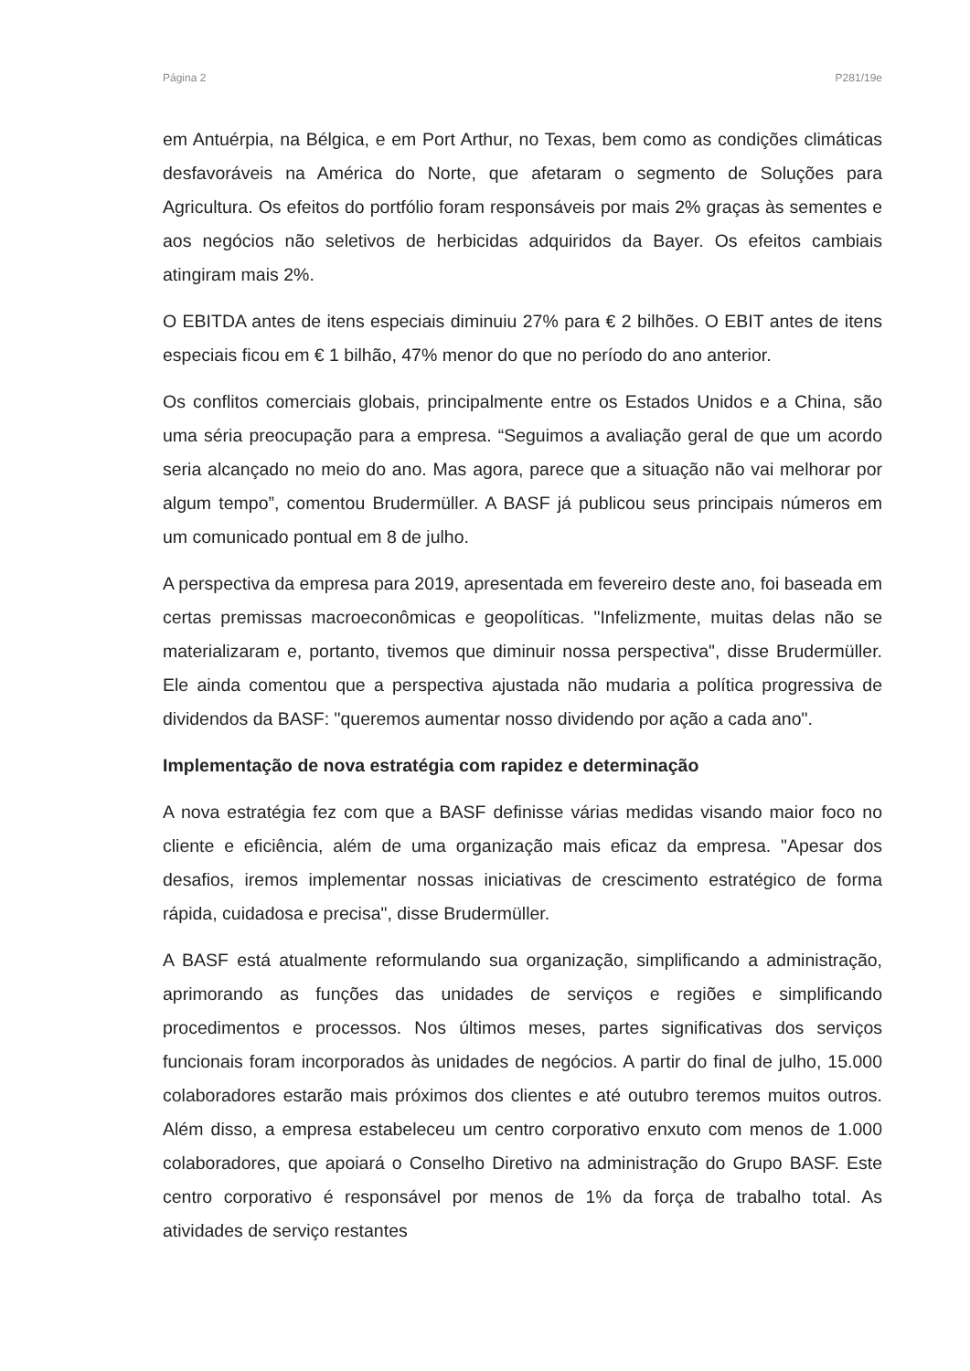Página 2 P281/19e
em Antuérpia, na Bélgica, e em Port Arthur, no Texas, bem como as condições climáticas desfavoráveis na América do Norte, que afetaram o segmento de Soluções para Agricultura. Os efeitos do portfólio foram responsáveis por mais 2% graças às sementes e aos negócios não seletivos de herbicidas adquiridos da Bayer. Os efeitos cambiais atingiram mais 2%.
O EBITDA antes de itens especiais diminuiu 27% para € 2 bilhões. O EBIT antes de itens especiais ficou em € 1 bilhão, 47% menor do que no período do ano anterior.
Os conflitos comerciais globais, principalmente entre os Estados Unidos e a China, são uma séria preocupação para a empresa. “Seguimos a avaliação geral de que um acordo seria alcançado no meio do ano. Mas agora, parece que a situação não vai melhorar por algum tempo”, comentou Brudermüller. A BASF já publicou seus principais números em um comunicado pontual em 8 de julho.
A perspectiva da empresa para 2019, apresentada em fevereiro deste ano, foi baseada em certas premissas macroeconômicas e geopolíticas. "Infelizmente, muitas delas não se materializaram e, portanto, tivemos que diminuir nossa perspectiva", disse Brudermüller. Ele ainda comentou que a perspectiva ajustada não mudaria a política progressiva de dividendos da BASF: "queremos aumentar nosso dividendo por ação a cada ano".
Implementação de nova estratégia com rapidez e determinação
A nova estratégia fez com que a BASF definisse várias medidas visando maior foco no cliente e eficiência, além de uma organização mais eficaz da empresa. "Apesar dos desafios, iremos implementar nossas iniciativas de crescimento estratégico de forma rápida, cuidadosa e precisa", disse Brudermüller.
A BASF está atualmente reformulando sua organização, simplificando a administração, aprimorando as funções das unidades de serviços e regiões e simplificando procedimentos e processos. Nos últimos meses, partes significativas dos serviços funcionais foram incorporados às unidades de negócios. A partir do final de julho, 15.000 colaboradores estarão mais próximos dos clientes e até outubro teremos muitos outros. Além disso, a empresa estabeleceu um centro corporativo enxuto com menos de 1.000 colaboradores, que apoiará o Conselho Diretivo na administração do Grupo BASF. Este centro corporativo é responsável por menos de 1% da força de trabalho total. As atividades de serviço restantes